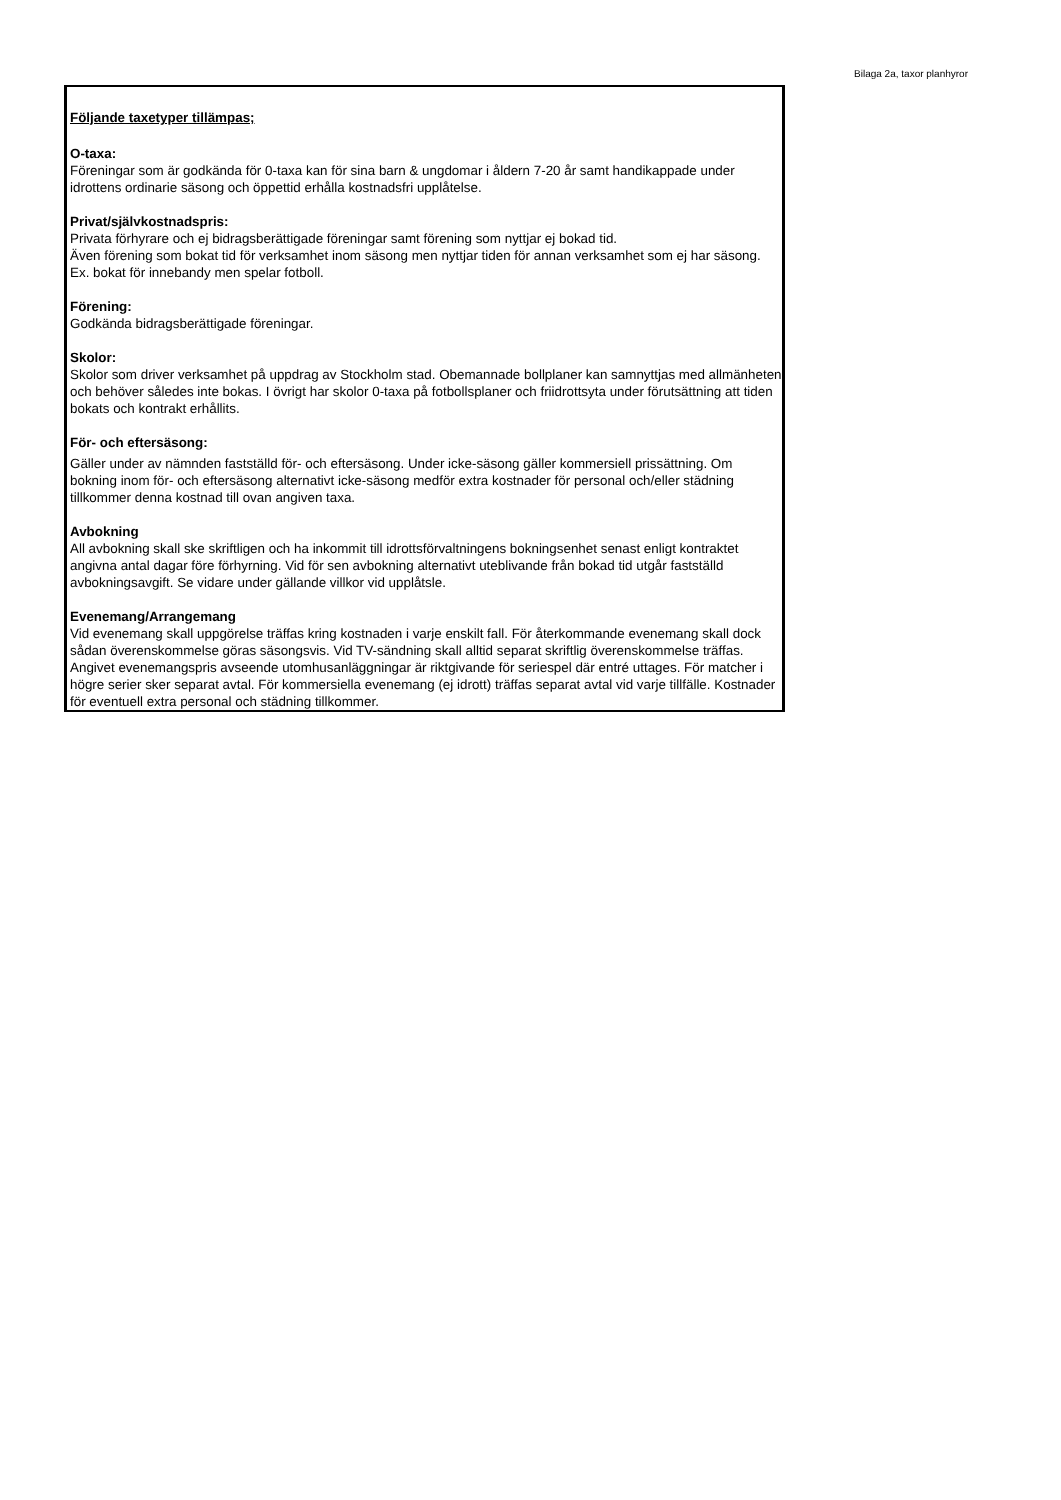Bilaga 2a, taxor planhyror
Följande taxetyper tillämpas;
O-taxa:
Föreningar som är godkända för 0-taxa kan för sina barn & ungdomar i åldern 7-20 år samt handikappade under idrottens ordinarie säsong och öppettid erhålla kostnadsfri upplåtelse.
Privat/självkostnadspris:
Privata förhyrare och ej bidragsberättigade föreningar samt förening som nyttjar ej bokad tid.
Även förening som bokat tid för verksamhet inom säsong men nyttjar tiden för annan verksamhet som ej har säsong. Ex. bokat för innebandy men spelar fotboll.
Förening:
Godkända bidragsberättigade föreningar.
Skolor:
Skolor som driver verksamhet på uppdrag av Stockholm stad. Obemannade bollplaner kan samnyttjas med allmänheten och behöver således inte bokas. I övrigt har skolor 0-taxa på fotbollsplaner och friidrottsyta under förutsättning att tiden bokats och kontrakt erhållits.
För- och eftersäsong:
Gäller under av nämnden fastställd för- och eftersäsong. Under icke-säsong gäller kommersiell prissättning. Om bokning inom för- och eftersäsong alternativt icke-säsong medför extra kostnader för personal och/eller städning tillkommer denna kostnad till ovan angiven taxa.
Avbokning
All avbokning skall ske skriftligen och ha inkommit till idrottsförvaltningens bokningsenhet senast enligt kontraktet angivna antal dagar före förhyrning. Vid för sen avbokning alternativt uteblivande från bokad tid utgår fastställd avbokningsavgift. Se vidare under gällande villkor vid upplåtsle.
Evenemang/Arrangemang
Vid evenemang skall uppgörelse träffas kring kostnaden i varje enskilt fall. För återkommande evenemang skall dock sådan överenskommelse göras säsongsvis. Vid TV-sändning skall alltid separat skriftlig överenskommelse träffas. Angivet evenemangspris avseende utomhusanläggningar är riktgivande för seriespel där entré uttages. För matcher i högre serier sker separat avtal. För kommersiella evenemang (ej idrott) träffas separat avtal vid varje tillfälle. Kostnader för eventuell extra personal och städning tillkommer.